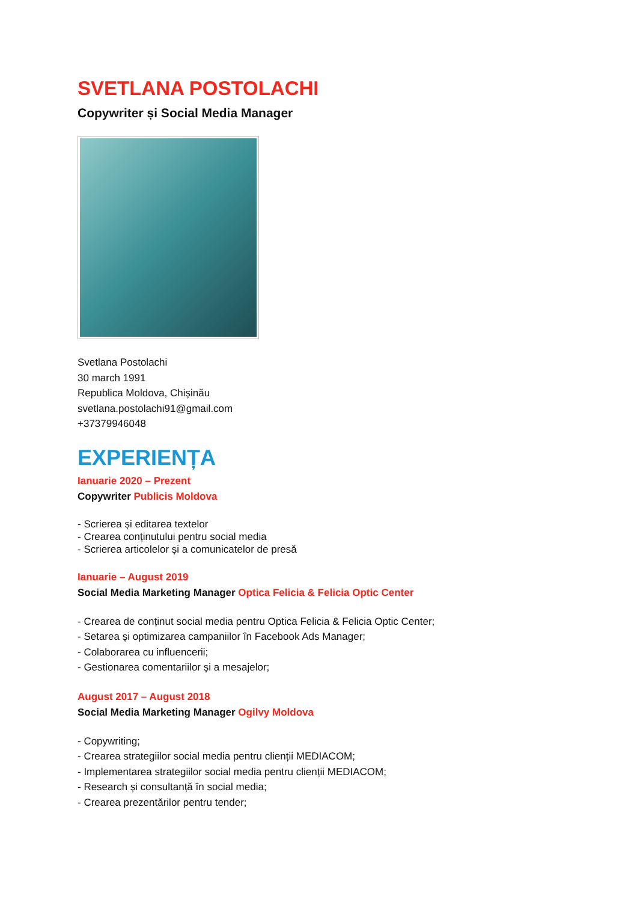SVETLANA POSTOLACHI
Copywriter și Social Media Manager
Svetlana Postolachi
30 march 1991
Republica Moldova, Chișinău
svetlana.postolachi91@gmail.com
+37379946048
EXPERIENȚA
Ianuarie 2020 – Prezent
Copywriter Publicis Moldova
- Scrierea și editarea textelor
- Crearea conținutului pentru social media
- Scrierea articolelor și a comunicatelor de presă
Ianuarie – August 2019
Social Media Marketing Manager Optica Felicia & Felicia Optic Center
- Crearea de conținut social media pentru Optica Felicia & Felicia Optic Center;
- Setarea și optimizarea campaniilor în Facebook Ads Manager;
- Colaborarea cu influencerii;
- Gestionarea comentariilor și a mesajelor;
August 2017 – August 2018
Social Media Marketing Manager Ogilvy Moldova
- Copywriting;
- Crearea strategiilor social media pentru clienții MEDIACOM;
- Implementarea strategiilor social media pentru clienții MEDIACOM;
- Research și consultanță în social media;
- Crearea prezentărilor pentru tender;